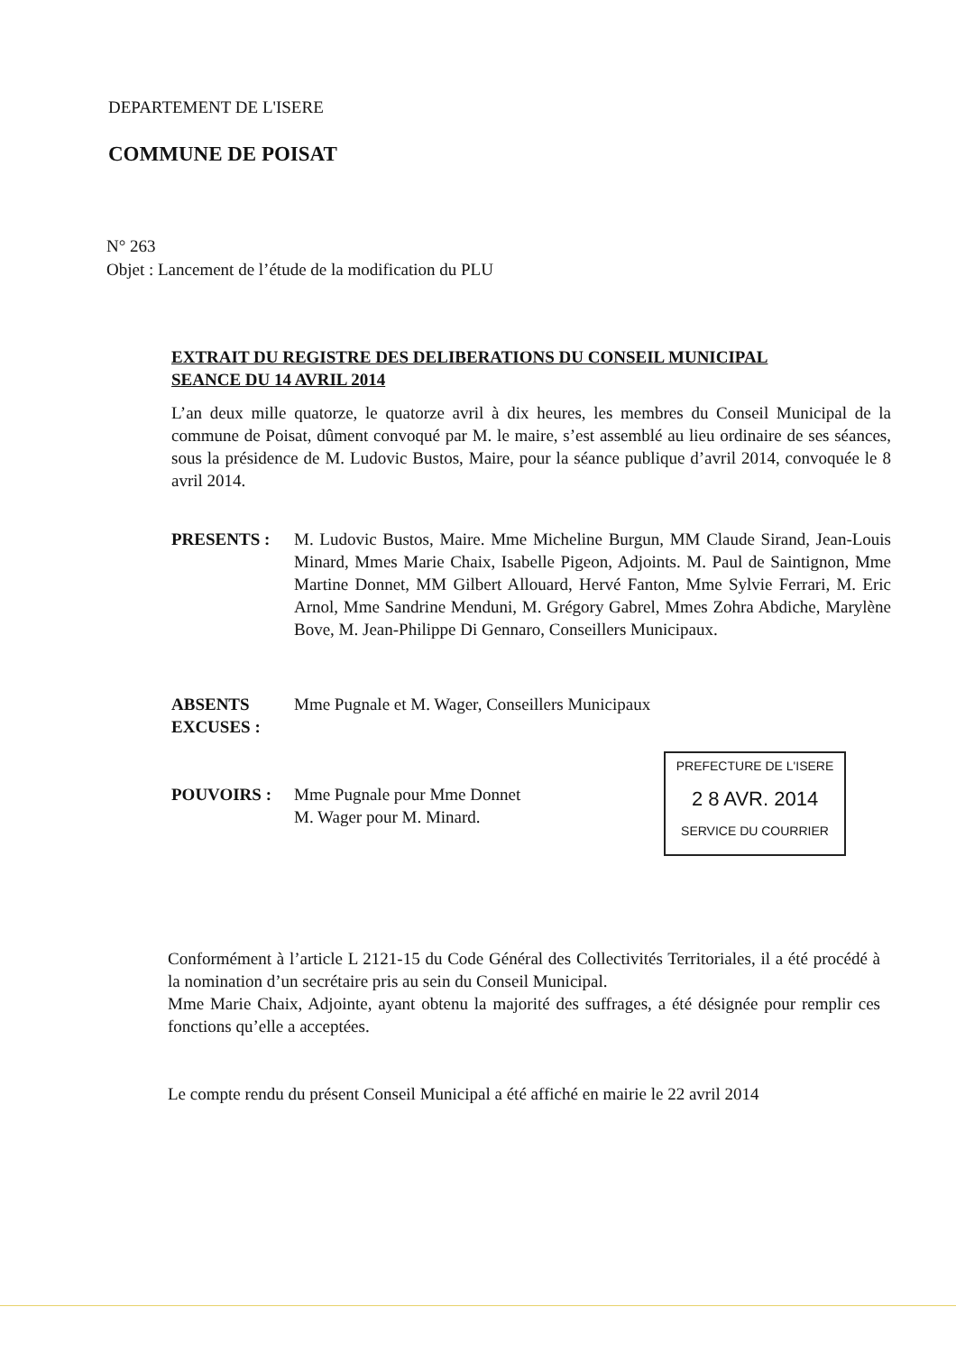DEPARTEMENT DE L'ISERE
COMMUNE DE POISAT
N° 263
Objet : Lancement de l’étude de la modification du PLU
EXTRAIT DU REGISTRE DES DELIBERATIONS DU CONSEIL MUNICIPAL
SEANCE DU 14 AVRIL 2014
L’an deux mille quatorze, le quatorze avril à dix heures, les membres du Conseil Municipal de la commune de Poisat, dûment convoqué par M. le maire, s’est assemblé au lieu ordinaire de ses séances, sous la présidence de M. Ludovic Bustos, Maire, pour la séance publique d’avril 2014, convoquée le 8 avril 2014.
| PRESENTS : | M. Ludovic Bustos, Maire. Mme Micheline Burgun, MM Claude Sirand, Jean-Louis Minard, Mmes Marie Chaix, Isabelle Pigeon, Adjoints. M. Paul de Saintignon, Mme Martine Donnet, MM Gilbert Allouard, Hervé Fanton, Mme Sylvie Ferrari, M. Eric Arnol, Mme Sandrine Menduni, M. Grégory Gabrel, Mmes Zohra Abdiche, Marylène Bove, M. Jean-Philippe Di Gennaro, Conseillers Municipaux. |
| ABSENTS EXCUSES : | Mme Pugnale et M. Wager, Conseillers Municipaux |
| POUVOIRS : | Mme Pugnale pour Mme Donnet M. Wager pour M. Minard. |
PREFECTURE DE L'ISERE
2 8 AVR. 2014
SERVICE DU COURRIER
Conformément à l’article L 2121-15 du Code Général des Collectivités Territoriales, il a été procédé à la nomination d’un secrétaire pris au sein du Conseil Municipal.
Mme Marie Chaix, Adjointe, ayant obtenu la majorité des suffrages, a été désignée pour remplir ces fonctions qu’elle a acceptées.
Le compte rendu du présent Conseil Municipal a été affiché en mairie le 22 avril 2014